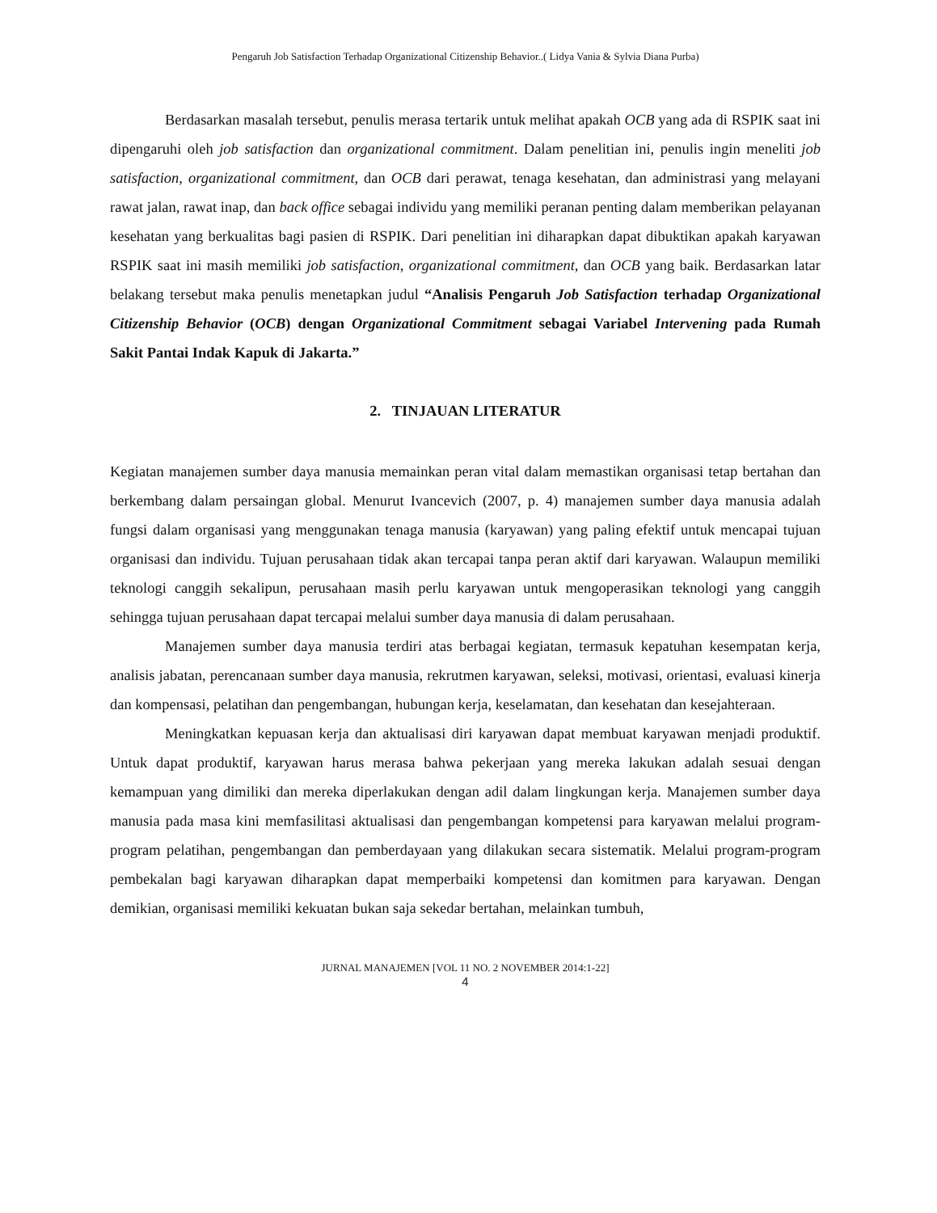Pengaruh Job Satisfaction Terhadap Organizational Citizenship Behavior..( Lidya Vania & Sylvia Diana Purba)
Berdasarkan masalah tersebut, penulis merasa tertarik untuk melihat apakah OCB yang ada di RSPIK saat ini dipengaruhi oleh job satisfaction dan organizational commitment. Dalam penelitian ini, penulis ingin meneliti job satisfaction, organizational commitment, dan OCB dari perawat, tenaga kesehatan, dan administrasi yang melayani rawat jalan, rawat inap, dan back office sebagai individu yang memiliki peranan penting dalam memberikan pelayanan kesehatan yang berkualitas bagi pasien di RSPIK. Dari penelitian ini diharapkan dapat dibuktikan apakah karyawan RSPIK saat ini masih memiliki job satisfaction, organizational commitment, dan OCB yang baik. Berdasarkan latar belakang tersebut maka penulis menetapkan judul “Analisis Pengaruh Job Satisfaction terhadap Organizational Citizenship Behavior (OCB) dengan Organizational Commitment sebagai Variabel Intervening pada Rumah Sakit Pantai Indak Kapuk di Jakarta.”
2. TINJAUAN LITERATUR
Kegiatan manajemen sumber daya manusia memainkan peran vital dalam memastikan organisasi tetap bertahan dan berkembang dalam persaingan global. Menurut Ivancevich (2007, p. 4) manajemen sumber daya manusia adalah fungsi dalam organisasi yang menggunakan tenaga manusia (karyawan) yang paling efektif untuk mencapai tujuan organisasi dan individu. Tujuan perusahaan tidak akan tercapai tanpa peran aktif dari karyawan. Walaupun memiliki teknologi canggih sekalipun, perusahaan masih perlu karyawan untuk mengoperasikan teknologi yang canggih sehingga tujuan perusahaan dapat tercapai melalui sumber daya manusia di dalam perusahaan.
Manajemen sumber daya manusia terdiri atas berbagai kegiatan, termasuk kepatuhan kesempatan kerja, analisis jabatan, perencanaan sumber daya manusia, rekrutmen karyawan, seleksi, motivasi, orientasi, evaluasi kinerja dan kompensasi, pelatihan dan pengembangan, hubungan kerja, keselamatan, dan kesehatan dan kesejahteraan.
Meningkatkan kepuasan kerja dan aktualisasi diri karyawan dapat membuat karyawan menjadi produktif. Untuk dapat produktif, karyawan harus merasa bahwa pekerjaan yang mereka lakukan adalah sesuai dengan kemampuan yang dimiliki dan mereka diperlakukan dengan adil dalam lingkungan kerja. Manajemen sumber daya manusia pada masa kini memfasilitasi aktualisasi dan pengembangan kompetensi para karyawan melalui program-program pelatihan, pengembangan dan pemberdayaan yang dilakukan secara sistematik. Melalui program-program pembekalan bagi karyawan diharapkan dapat memperbaiki kompetensi dan komitmen para karyawan. Dengan demikian, organisasi memiliki kekuatan bukan saja sekedar bertahan, melainkan tumbuh,
JURNAL MANAJEMEN [VOL 11 NO. 2 NOVEMBER 2014:1-22]
4